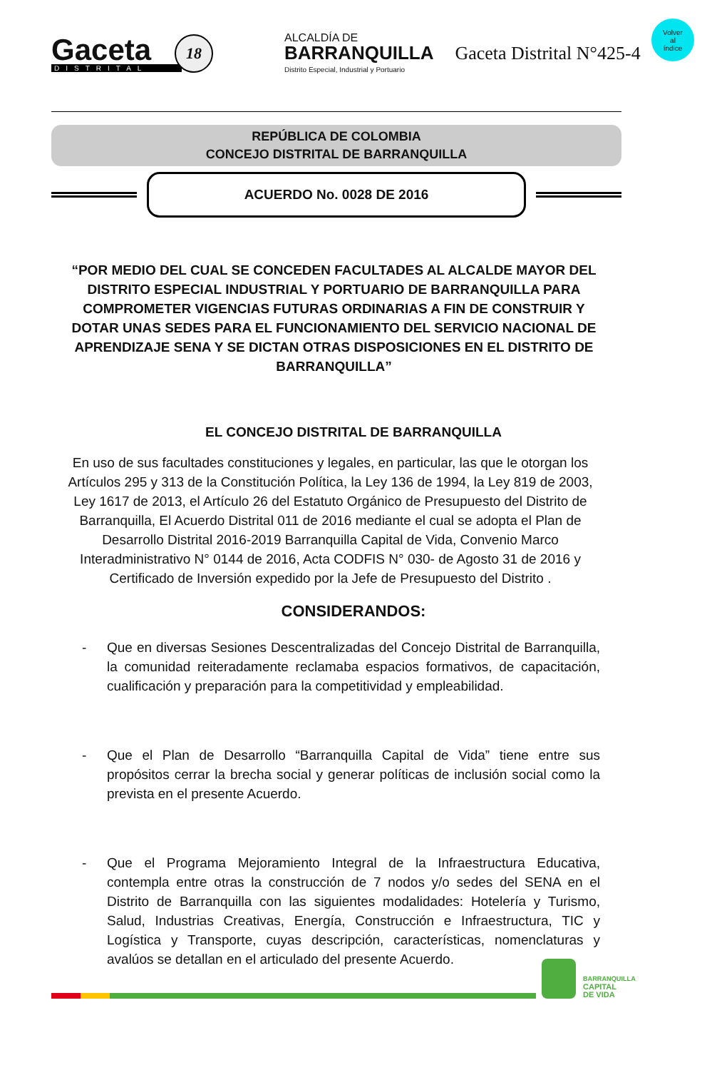Volver
al
índice
Gaceta
DISTRITAL
18
ALCALDÍA DE
BARRANQUILLA
Distrito Especial, Industrial y Portuario
Gaceta Distrital N°425-4
REPÚBLICA DE COLOMBIA
CONCEJO DISTRITAL DE BARRANQUILLA
ACUERDO No. 0028 DE 2016
“POR MEDIO DEL CUAL SE CONCEDEN FACULTADES AL ALCALDE MAYOR DEL DISTRITO ESPECIAL INDUSTRIAL Y PORTUARIO DE BARRANQUILLA PARA COMPROMETER VIGENCIAS FUTURAS ORDINARIAS A FIN DE CONSTRUIR Y DOTAR UNAS SEDES PARA EL FUNCIONAMIENTO DEL SERVICIO NACIONAL DE APRENDIZAJE SENA Y SE DICTAN OTRAS DISPOSICIONES EN EL DISTRITO DE BARRANQUILLA”
EL CONCEJO DISTRITAL DE BARRANQUILLA
En uso de sus facultades constituciones y legales, en particular, las que le otorgan los Artículos 295 y 313 de la Constitución Política, la Ley 136 de 1994, la Ley 819 de 2003, Ley 1617 de 2013, el Artículo 26 del Estatuto Orgánico de Presupuesto del Distrito de Barranquilla, El Acuerdo Distrital 011 de 2016 mediante el cual se adopta el Plan de Desarrollo Distrital 2016-2019 Barranquilla Capital de Vida, Convenio Marco Interadministrativo N° 0144 de 2016, Acta CODFIS N° 030- de Agosto 31 de 2016 y Certificado de Inversión expedido por la Jefe de Presupuesto del Distrito .
CONSIDERANDOS:
- Que en diversas Sesiones Descentralizadas del Concejo Distrital de Barranquilla, la comunidad reiteradamente reclamaba espacios formativos, de capacitación, cualificación y preparación para la competitividad y empleabilidad.
- Que el Plan de Desarrollo “Barranquilla Capital de Vida” tiene entre sus propósitos cerrar la brecha social y generar políticas de inclusión social como la prevista en el presente Acuerdo.
- Que el Programa Mejoramiento Integral de la Infraestructura Educativa, contempla entre otras la construcción de 7 nodos y/o sedes del SENA en el Distrito de Barranquilla con las siguientes modalidades: Hotelería y Turismo, Salud, Industrias Creativas, Energía, Construcción e Infraestructura, TIC y Logística y Transporte, cuyas descripción, características, nomenclaturas y avalúos se detallan en el articulado del presente Acuerdo.
BARRANQUILLA
CAPITAL
DE VIDA